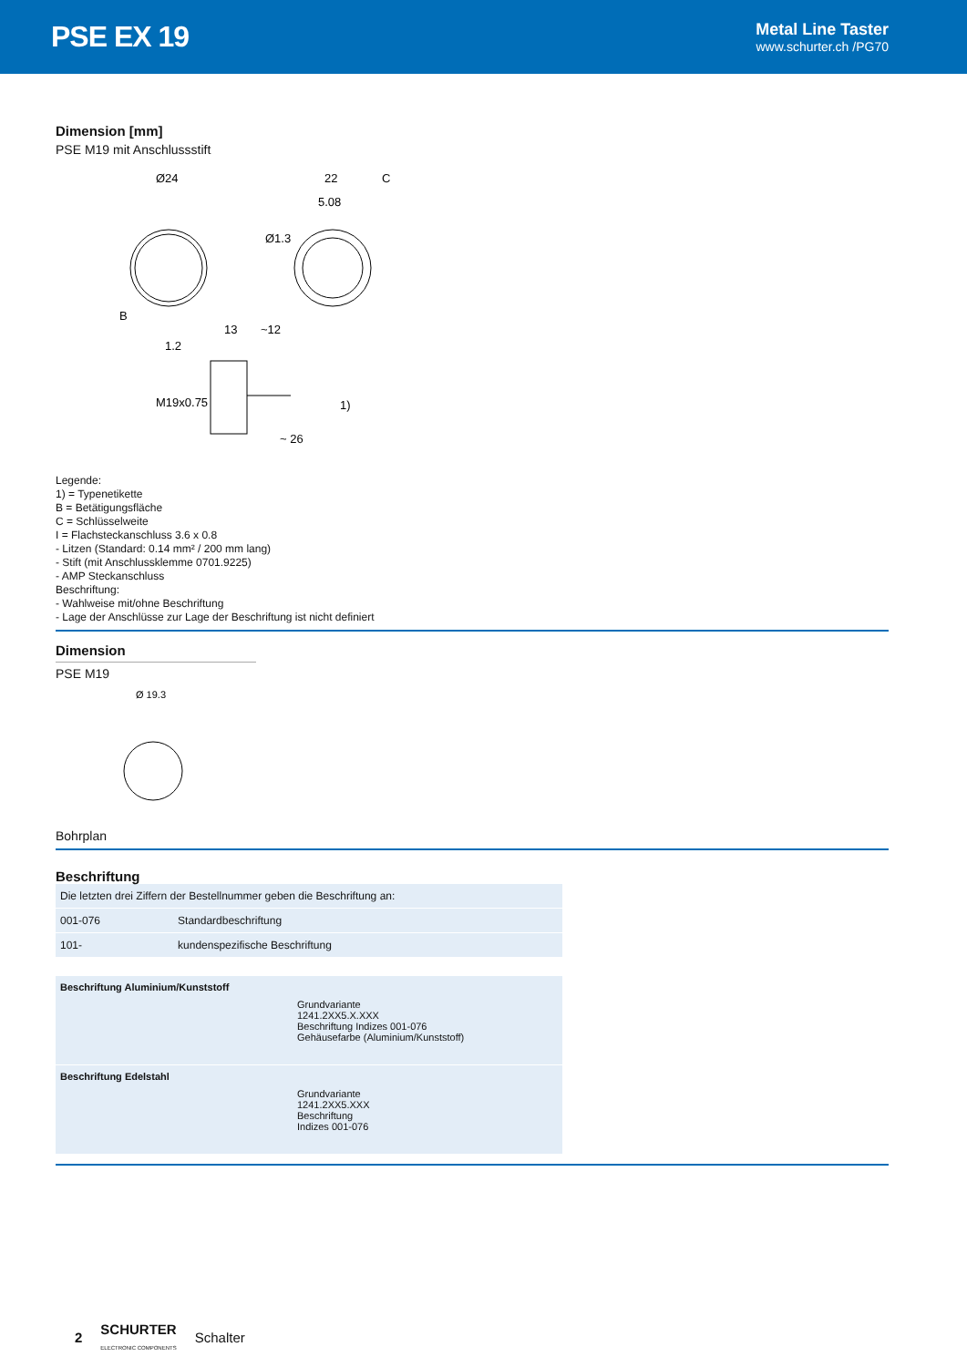PSE EX 19
Metal Line Taster
www.schurter.ch /PG70
Dimension [mm]
PSE M19 mit Anschlussstift
Ø24
22
C
5.08
Ø1.3
B
13
~12
1.2
1)
~ 26
M19x0.75
Legende:
1) = Typenetikette
B = Betätigungsfläche
C = Schlüsselweite
I = Flachsteckanschluss 3.6 x 0.8
- Litzen (Standard: 0.14 mm² / 200 mm lang)
- Stift (mit Anschlussklemme 0701.9225)
- AMP Steckanschluss
Beschriftung:
- Wahlweise mit/ohne Beschriftung
- Lage der Anschlüsse zur Lage der Beschriftung ist nicht definiert
Dimension
PSE M19
Ø 19.3
Bohrplan
Beschriftung
| Die letzten drei Ziffern der Bestellnummer geben die Beschriftung an: | |
| 001-076 | Standardbeschriftung |
| 101- | kundenspezifische Beschriftung |
| Beschriftung Aluminium/Kunststoff | Grundvariante 1241.2XX5.X.XXX Beschriftung Indizes 001-076 Gehäusefarbe (Aluminium/Kunststoff) |
| Beschriftung Edelstahl | Grundvariante 1241.2XX5.XXX Beschriftung Indizes 001-076 |
2 SCHURTER
ELECTRONIC COMPONENTS Schalter